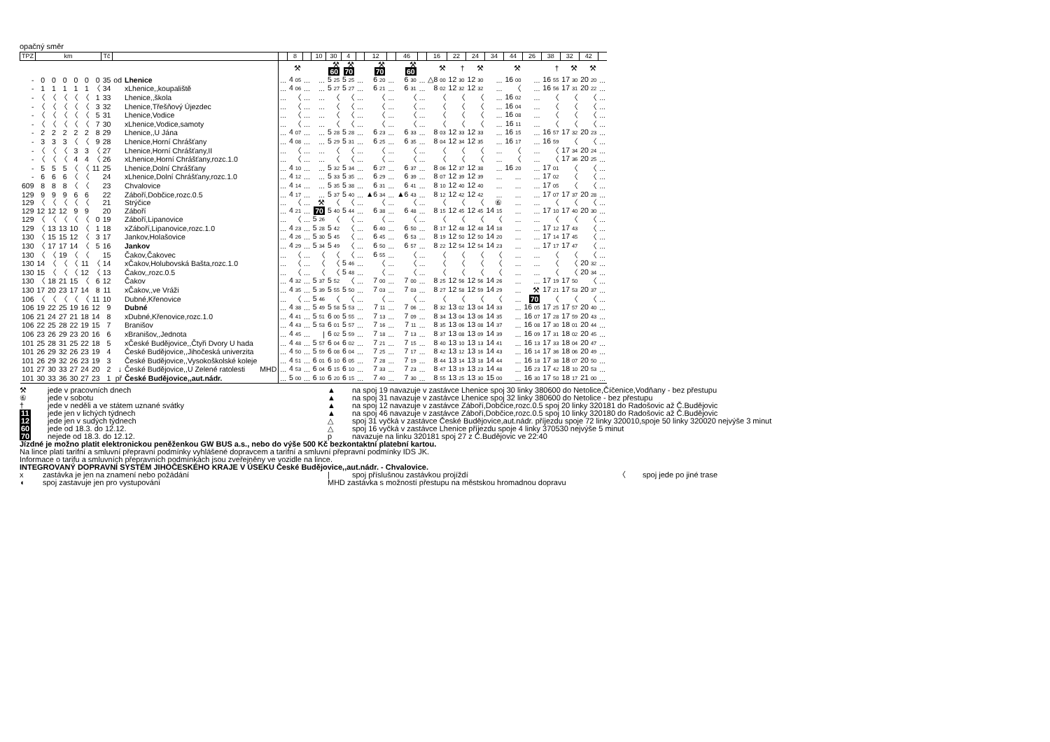opačný směr
| TPZ | km | | | | | | Tč | | | | | 8 | | 10 | 30 | 4 | | 12 | | 46 | | 16 | 22 | 24 | 34 | 44 | 26 | 38 | 32 | 42 | |
| --- | --- | --- | --- | --- | --- | --- | --- | --- | --- | --- | --- | --- | --- | --- | --- | --- | --- | --- | --- | --- | --- | --- | --- | --- | --- | --- | --- | --- | --- | --- | --- |
| | | | | | | | | | | | | ⚒ | | | ⚒ 60 | ⚒ 70 | | ⚒ 70 | | ⚒ 60 | | ⚒ | † | ⚒ | | ⚒ | | † | ⚒ | ⚒ | |
| - | 0 | 0 | 0 | 0 | 0 | 0 | 35 | od | Lhenice | | ... | 4 05 | ... | ... | 5 25 | 5 25 | ... | 6 20 | ... | 6 30 | ... | △8 00 | 12 30 | 12 30 | ... | 16 00 | ... | 16 55 | 17 30 | 20 20 | ... |
| - | 1 | 1 | 1 | 1 | 1 | 〈 | 34 | | xLhenice,,koupaliště | | ... | 4 06 | ... | ... | 5 27 | 5 27 | ... | 6 21 | ... | 6 31 | ... | 8 02 | 12 32 | 12 32 | ... | 〈 | ... | 16 56 | 17 31 | 20 22 | ... |
| - | 〈 | 〈 | 〈 | 〈 | 〈 | 1 | 33 | | Lhenice,,škola | | ... | 〈 | ... | ... | 〈 | 〈 | ... | 〈 | ... | 〈 | ... | 〈 | 〈 | 〈 | ... | 16 02 | ... | 〈 | 〈 | 〈 | ... |
| - | 〈 | 〈 | 〈 | 〈 | 〈 | 3 | 32 | | Lhenice,Třešňový Újezdec | | ... | 〈 | ... | ... | 〈 | 〈 | ... | 〈 | ... | 〈 | ... | 〈 | 〈 | 〈 | ... | 16 04 | ... | 〈 | 〈 | 〈 | ... |
| - | 〈 | 〈 | 〈 | 〈 | 〈 | 5 | 31 | | Lhenice,Vodice | | ... | 〈 | ... | ... | 〈 | 〈 | ... | 〈 | ... | 〈 | ... | 〈 | 〈 | 〈 | ... | 16 08 | ... | 〈 | 〈 | 〈 | ... |
| - | 〈 | 〈 | 〈 | 〈 | 〈 | 7 | 30 | | xLhenice,Vodice,samoty | | ... | 〈 | ... | ... | 〈 | 〈 | ... | 〈 | ... | 〈 | ... | 〈 | 〈 | 〈 | ... | 16 11 | ... | 〈 | 〈 | 〈 | ... |
| - | 2 | 2 | 2 | 2 | 2 | 8 | 29 | | Lhenice,,U Jána | | ... | 4 07 | ... | ... | 5 28 | 5 28 | ... | 6 23 | ... | 6 33 | ... | 8 03 | 12 33 | 12 33 | ... | 16 15 | ... | 16 57 | 17 32 | 20 23 | ... |
| - | 3 | 3 | 3 | 〈 | 〈 | 9 | 28 | | Lhenice,Horní Chrášťany | | ... | 4 08 | ... | ... | 5 29 | 5 31 | ... | 6 25 | ... | 6 35 | ... | 8 04 | 12 34 | 12 35 | ... | 16 17 | ... | 16 59 | 〈 | 〈 | ... |
| - | 〈 | 〈 | 〈 | 3 | 3 | 〈 | 27 | | Lhenice,Horní Chrášťany,II | | ... | 〈 | ... | ... | 〈 | 〈 | ... | 〈 | ... | 〈 | ... | 〈 | 〈 | 〈 | ... | 〈 | ... | 〈 | 17 34 | 20 24 | ... |
| - | 〈 | 〈 | 〈 | 4 | 4 | 〈 | 26 | | xLhenice,Horní Chrášťany,rozc.1.0 | | ... | 〈 | ... | ... | 〈 | 〈 | ... | 〈 | ... | 〈 | ... | 〈 | 〈 | 〈 | ... | 〈 | ... | 〈 | 17 36 | 20 25 | ... |
| - | 5 | 5 | 5 | 〈 | 〈 | 11 | 25 | | Lhenice,Dolní Chrášťany | | ... | 4 10 | ... | ... | 5 32 | 5 34 | ... | 6 27 | ... | 6 37 | ... | 8 06 | 12 37 | 12 38 | ... | 16 20 | ... | 17 01 | 〈 | 〈 | ... |
| - | 6 | 6 | 6 | 〈 | 〈 | | 24 | | xLhenice,Dolní Chrášťany,rozc.1.0 | | ... | 4 12 | ... | ... | 5 33 | 5 35 | ... | 6 29 | ... | 6 39 | ... | 8 07 | 12 39 | 12 39 | ... | ... | ... | 17 02 | 〈 | 〈 | ... |
| 609 | 8 | 8 | 8 | 〈 | 〈 | | 23 | | Chvalovice | | ... | 4 14 | ... | ... | 5 35 | 5 38 | ... | 6 31 | ... | 6 41 | ... | 8 10 | 12 40 | 12 40 | ... | ... | ... | 17 05 | 〈 | 〈 | ... |
| 129 | 9 | 9 | 9 | 6 | 6 | | 22 | | Záboří,Dobčice,rozc.0.5 | | ... | 4 17 | ... | ... | 5 37 | 5 40 | ... | ▲6 34 | ... | ▲6 43 | ... | 8 12 | 12 42 | 12 42 | ... | ... | ... | 17 07 | 17 37 | 20 28 | ... |
| 129 | 〈 | 〈 | 〈 | 〈 | 〈 | | 21 | | Strýčice | | ... | 〈 | ... | ⚒ | 〈 | 〈 | ... | 〈 | ... | 〈 | ... | 〈 | 〈 | 〈 | ⑥ | ... | ... | 〈 | 〈 | 〈 | ... |
| 129 | 12 | 12 | 12 | 9 | 9 | | 20 | | Záboří | | ... | 4 21 | ... | 70 | 5 40 | 5 44 | ... | 6 38 | ... | 6 48 | ... | 8 15 | 12 45 | 12 45 | 14 15 | ... | ... | 17 10 | 17 40 | 20 30 | ... |
| 129 | 〈 | 〈 | 〈 | 〈 | 〈 | 0 | 19 | | Záboří,Lipanovice | | ... | 〈 | ... | 5 26 | 〈 | 〈 | ... | 〈 | ... | 〈 | ... | 〈 | 〈 | 〈 | 〈 | ... | ... | 〈 | 〈 | 〈 | ... |
| 129 | 〈 | 13 | 13 | 10 | 〈 | 1 | 18 | | xZáboří,Lipanovice,rozc.1.0 | | ... | 4 23 | ... | 5 28 | 5 42 | 〈 | ... | 6 40 | ... | 6 50 | ... | 8 17 | 12 48 | 12 48 | 14 18 | ... | ... | 17 12 | 17 43 | 〈 | ... |
| 130 | 〈 | 15 | 15 | 12 | 〈 | 3 | 17 | | Jankov,Holašovice | | ... | 4 26 | ... | 5 30 | 5 45 | 〈 | ... | 6 45 | ... | 6 53 | ... | 8 19 | 12 50 | 12 50 | 14 20 | ... | ... | 17 14 | 17 45 | 〈 | ... |
| 130 | 〈 | 17 | 17 | 14 | 〈 | 5 | 16 | | Jankov | | ... | 4 29 | ... | 5 34 | 5 49 | 〈 | ... | 6 50 | ... | 6 57 | ... | 8 22 | 12 54 | 12 54 | 14 23 | ... | ... | 17 17 | 17 47 | 〈 | ... |
| 130 | 〈 | 〈 | 19 | 〈 | 〈 | | 15 | | Čakov,Čakovec | | ... | 〈 | ... | 〈 | 〈 | 〈 | ... | 6 55 | ... | 〈 | ... | 〈 | 〈 | 〈 | 〈 | ... | ... | 〈 | 〈 | 〈 | ... |
| 130 | 14 | 〈 | 〈 | 〈 | 11 | 〈 | 14 | | xČakov,Holubovská Bašta,rozc.1.0 | | ... | 〈 | ... | 〈 | 〈 | 5 46 | ... | 〈 | ... | 〈 | ... | 〈 | 〈 | 〈 | 〈 | ... | ... | 〈 | 〈 | 20 32 | ... |
| 130 | 15 | 〈 | 〈 | 〈 | 12 | 〈 | 13 | | Čakov,,rozc.0.5 | | ... | 〈 | ... | 〈 | 〈 | 5 48 | ... | 〈 | ... | 〈 | ... | 〈 | 〈 | 〈 | 〈 | ... | ... | 〈 | 〈 | 20 34 | ... |
| 130 | 〈 | 18 | 21 | 15 | 〈 | 6 | 12 | | Čakov | | ... | 4 32 | ... | 5 37 | 5 52 | 〈 | ... | 7 00 | ... | 7 00 | ... | 8 25 | 12 56 | 12 56 | 14 26 | ... | ... | 17 19 | 17 50 | 〈 | ... |
| 130 | 17 | 20 | 23 | 17 | 14 | 8 | 11 | | xČakov,,ve Vráži | | ... | 4 35 | ... | 5 39 | 5 55 | 5 50 | ... | 7 03 | ... | 7 03 | ... | 8 27 | 12 58 | 12 59 | 14 29 | ... | ⚒ | 17 21 | 17 53 | 20 37 | ... |
| 106 | 〈 | 〈 | 〈 | 〈 | 〈 | 11 | 10 | | Dubné,Křenovice | | ... | 〈 | ... | 5 46 | 〈 | 〈 | ... | 〈 | ... | 〈 | ... | 〈 | 〈 | 〈 | 〈 | ... | 70 | 〈 | 〈 | 〈 | ... |
| 106 | 19 | 22 | 25 | 19 | 16 | 12 | 9 | | Dubné | | ... | 4 38 | ... | 5 49 | 5 58 | 5 53 | ... | 7 11 | ... | 7 06 | ... | 8 32 | 13 02 | 13 04 | 14 33 | ... | 16 05 | 17 25 | 17 57 | 20 40 | ... |
| 106 | 21 | 24 | 27 | 21 | 18 | 14 | 8 | | xDubné,Křenovice,rozc.1.0 | | ... | 4 41 | ... | 5 51 | 6 00 | 5 55 | ... | 7 13 | ... | 7 09 | ... | 8 34 | 13 04 | 13 06 | 14 35 | ... | 16 07 | 17 28 | 17 59 | 20 43 | ... |
| 106 | 22 | 25 | 28 | 22 | 19 | 15 | 7 | | Branišov | | ... | 4 43 | ... | 5 53 | 6 01 | 5 57 | ... | 7 16 | ... | 7 11 | ... | 8 35 | 13 06 | 13 08 | 14 37 | ... | 16 08 | 17 30 | 18 01 | 20 44 | ... |
| 106 | 23 | 26 | 29 | 23 | 20 | 16 | 6 | | xBranišov,,Jednota | | ... | 4 45 | ... | / | 6 02 | 5 59 | ... | 7 18 | ... | 7 13 | ... | 8 37 | 13 08 | 13 09 | 14 39 | ... | 16 09 | 17 31 | 18 02 | 20 45 | ... |
| 101 | 25 | 28 | 31 | 25 | 22 | 18 | 5 | | xČeské Budějovice,,Čtyři Dvory U hada | | ... | 4 48 | ... | 5 57 | 6 04 | 6 02 | ... | 7 21 | ... | 7 15 | ... | 8 40 | 13 10 | 13 13 | 14 41 | ... | 16 13 | 17 33 | 18 04 | 20 47 | ... |
| 101 | 26 | 29 | 32 | 26 | 23 | 19 | 4 | | České Budějovice,,Jihočeská univerzita | | ... | 4 50 | ... | 5 59 | 6 08 | 6 04 | ... | 7 25 | ... | 7 17 | ... | 8 42 | 13 12 | 13 16 | 14 43 | ... | 16 14 | 17 36 | 18 06 | 20 49 | ... |
| 101 | 26 | 29 | 32 | 26 | 23 | 19 | 3 | | České Budějovice,,Vysokoškolské koleje | | ... | 4 51 | ... | 6 01 | 6 10 | 6 05 | ... | 7 28 | ... | 7 19 | ... | 8 44 | 13 14 | 13 18 | 14 44 | ... | 16 18 | 17 38 | 18 07 | 20 50 | ... |
| 101 | 27 | 30 | 33 | 27 | 24 | 20 | 2 | ↓ | České Budějovice,,U Zelené ratolesti | MHD | ... | 4 53 | ... | 6 04 | 6 15 | 6 10 | ... | 7 33 | ... | 7 23 | ... | 8 47 | 13 19 | 13 23 | 14 48 | ... | 16 23 | 17 42 | 18 10 | 20 53 | ... |
| 101 | 30 | 33 | 36 | 30 | 27 | 23 | 1 | př | České Budějovice,,aut.nádr. | | ... | 5 00 | ... | 6 10 | 6 20 | 6 15 | ... | 7 40 | ... | 7 30 | ... | 8 55 | 13 25 | 13 30 | 15 00 | ... | 16 30 | 17 50 | 18 17 | 21 00 | ... |
⚒ jede v pracovních dnech ▲ na spoj 19 navazuje v zastávce Lhenice spoj 30 linky 380600 do Netolice,Číčenice,Vodňany - bez přestupu
⑥ jede v sobotu ▲ na spoj 31 navazuje v zastávce Lhenice spoj 32 linky 380600 do Netolice - bez přestupu
† jede v neděli a ve státem uznané svátky ▲ na spoj 12 navazuje v zastávce Záboří,Dobčice,rozc.0.5 spoj 20 linky 320181 do Radošovic až Č.Budějovic
11 jede jen v lichých týdnech ▲ na spoj 46 navazuje v zastávce Záboří,Dobčice,rozc.0.5 spoj 10 linky 320180 do Radošovic až Č.Budějovic
12 jede jen v sudých týdnech △ spoj 31 vyčká v zastávce České Budějovice,aut.nádr. příjezdu spoje 72 linky 320010,spoje 50 linky 320020 nejvýše 3 minut
60 jede od 18.3. do 12.12. △ spoj 16 vyčká v zastávce Lhenice příjezdu spoje 4 linky 370530 nejvýše 5 minut
70 nejede od 18.3. do 12.12. p navazuje na linku 320181 spoj 27 z Č.Budějovic ve 22:40
Jízdné je možno platit elektronickou peněženkou GW BUS a.s., nebo do výše 500 Kč bezkontaktní platební kartou.
Na lince platí tarifní a smluvní přepravní podmínky vyhlášené dopravcem a tarifní a smluvní přepravní podmínky IDS JK.
Informace o tarifu a smluvních přepravních podmínkách jsou zveřejněny ve vozidle na lince.
INTEGROVANÝ DOPRAVNÍ SYSTÉM JIHOČESKÉHO KRAJE V ÚSEKU České Budějovice,,aut.nádr. - Chvalovice.
x zastávka je jen na znamení nebo požádání | spoj příslušnou zastávkou projíždí 〈 spoj jede po jiné trase
◖ spoj zastavuje jen pro vystupování MHD zastávka s možností přestupu na městskou hromadnou dopravu